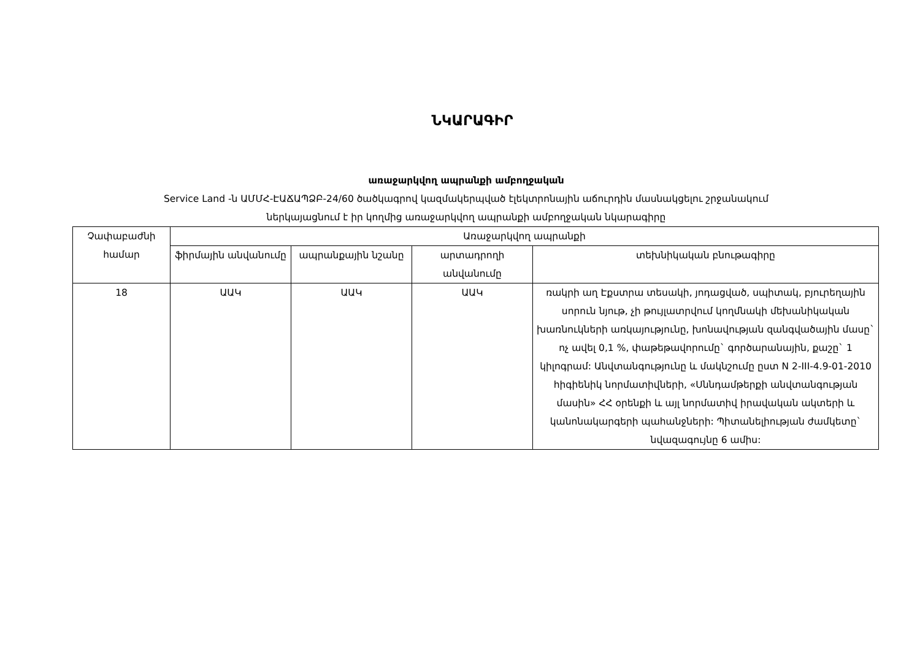ՆԿԱՐԱԳԻՐ
առաջարկվող ապրանքի ամբողջական
Service Land -ն ԱՄՄՀ-ԷԱՃԱՊՁԲ-24/60 ծածկագրով կազմակերպված էլեկտրոնային աճուրդին մասնակցելու շրջանակում
ներկայացնում է իր կողմից առաջարկվող ապրանքի ամբողջական նկարագիրը
| Չափաբաժնի համար | Առաջարկվող ապրանքի | | | |
| --- | --- | --- | --- | --- |
| | ֆիրմային անվանումը | ապրանքային նշանը | արտադրողի անվանումը | տեխնիկական բնութագիրը |
| 18 | ԱԱԿ | ԱԱԿ | ԱԱԿ | ռակրի աղ Էքստրա տեսակի, յոդացված, սպիտակ, բյուրեղային սորուն նյութ, չի թույլատրվում կողմնակի մեխանիկական խառնուկների առկայությունը, խոնավության զանգվածային մասը` ոչ ավել 0,1 %, փաթեթավորումը` գործարանային, քաշը` 1 կիլոգրամ: Անվտանգությունը և մակնշումը ըստ N 2-III-4.9-01-2010 հիգիենիկ նորմատիվների, «Սննդամթերքի անվտանգության մասին» ՀՀ օրենքի և այլ նորմատիվ իրավական ակտերի և կանոնակարգերի պահանջների: Պիտանելիության ժամկետը` նվազագույնը 6 ամիս: |